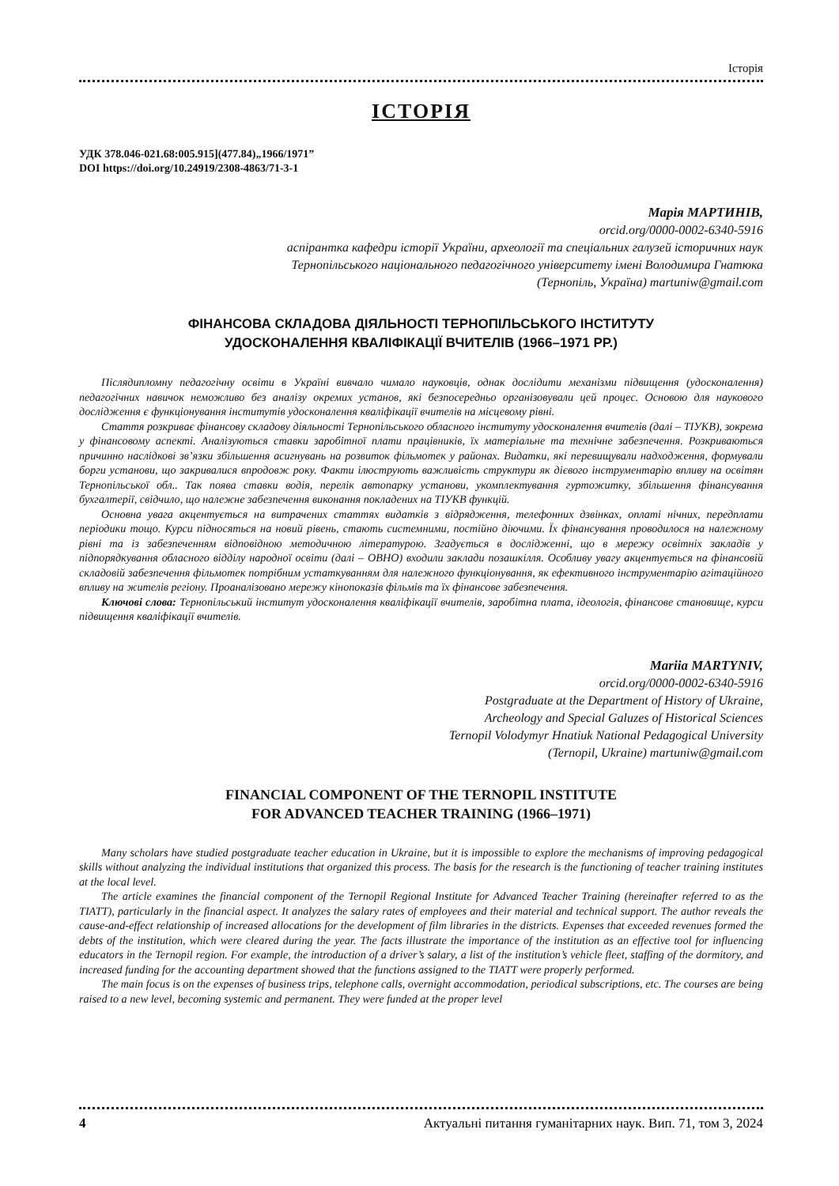Історія
ІСТОРІЯ
УДК 378.046-021.68:005.915](477.84)„1966/1971”
DOI https://doi.org/10.24919/2308-4863/71-3-1
Марія МАРТИНІВ,
orcid.org/0000-0002-6340-5916
аспірантка кафедри історії України, археології та спеціальних галузей історичних наук
Тернопільського національного педагогічного університету імені Володимира Гнатюка
(Тернопіль, Україна) martuniw@gmail.com
ФІНАНСОВА СКЛАДОВА ДІЯЛЬНОСТІ ТЕРНОПІЛЬСЬКОГО ІНСТИТУТУ
УДОСКОНАЛЕННЯ КВАЛІФІКАЦІЇ ВЧИТЕЛІВ (1966–1971 РР.)
Післядипломну педагогічну освіти в Україні вивчало чимало науковців, однак дослідити механізми підвищення (удосконалення) педагогічних навичок неможливо без аналізу окремих установ, які безпосередньо організовували цей процес. Основою для наукового дослідження є функціонування інститутів удосконалення кваліфікації вчителів на місцевому рівні.
Стаття розкриває фінансову складову діяльності Тернопільського обласного інституту удосконалення вчителів (далі – ТІУКВ), зокрема у фінансовому аспекті. Аналізуються ставки заробітної плати працівників, їх матеріальне та технічне забезпечення. Розкриваються причинно наслідкові зв’язки збільшення асигнувань на розвиток фільмотек у районах. Видатки, які перевищували надходження, формували борги установи, що закривалися впродовж року. Факти ілюструють важливість структури як дієвого інструментарію впливу на освітян Тернопільської обл.. Так поява ставки водія, перелік автопарку установи, укомплектування гуртожитку, збільшення фінансування бухгалтерії, свідчило, що належне забезпечення виконання покладених на ТІУКВ функцій.
Основна увага акцентується на витрачених статтях видатків з відрядження, телефонних дзвінках, оплаті нічних, передплати періодики тощо. Курси підносяться на новий рівень, стають системними, постійно діючими. Їх фінансування проводилося на належному рівні та із забезпеченням відповідною методичною літературою. Згадується в дослідженні, що в мережу освітніх закладів у підпорядкування обласного відділу народної освіти (далі – ОВНО) входили заклади позашкілля. Особливу увагу акцентується на фінансовій складовій забезпечення фільмотек потрібним устаткуванням для належного функціонування, як ефективного інструментарію агітаційного впливу на жителів регіону. Проаналізовано мережу кінопоказів фільмів та їх фінансове забезпечення.
Ключові слова: Тернопільський інститут удосконалення кваліфікації вчителів, заробітна плата, ідеологія, фінансове становище, курси підвищення кваліфікації вчителів.
Mariia MARTYNIV,
orcid.org/0000-0002-6340-5916
Postgraduate at the Department of History of Ukraine,
Archeology and Special Galuzes of Historical Sciences
Ternopil Volodymyr Hnatiuk National Pedagogical University
(Ternopil, Ukraine) martuniw@gmail.com
FINANCIAL COMPONENT OF THE TERNOPIL INSTITUTE
FOR ADVANCED TEACHER TRAINING (1966–1971)
Many scholars have studied postgraduate teacher education in Ukraine, but it is impossible to explore the mechanisms of improving pedagogical skills without analyzing the individual institutions that organized this process. The basis for the research is the functioning of teacher training institutes at the local level.
The article examines the financial component of the Ternopil Regional Institute for Advanced Teacher Training (hereinafter referred to as the TIATT), particularly in the financial aspect. It analyzes the salary rates of employees and their material and technical support. The author reveals the cause-and-effect relationship of increased allocations for the development of film libraries in the districts. Expenses that exceeded revenues formed the debts of the institution, which were cleared during the year. The facts illustrate the importance of the institution as an effective tool for influencing educators in the Ternopil region. For example, the introduction of a driver’s salary, a list of the institution’s vehicle fleet, staffing of the dormitory, and increased funding for the accounting department showed that the functions assigned to the TIATT were properly performed.
The main focus is on the expenses of business trips, telephone calls, overnight accommodation, periodical subscriptions, etc. The courses are being raised to a new level, becoming systemic and permanent. They were funded at the proper level
4 Актуальні питання гуманітарних наук. Вип. 71, том 3, 2024